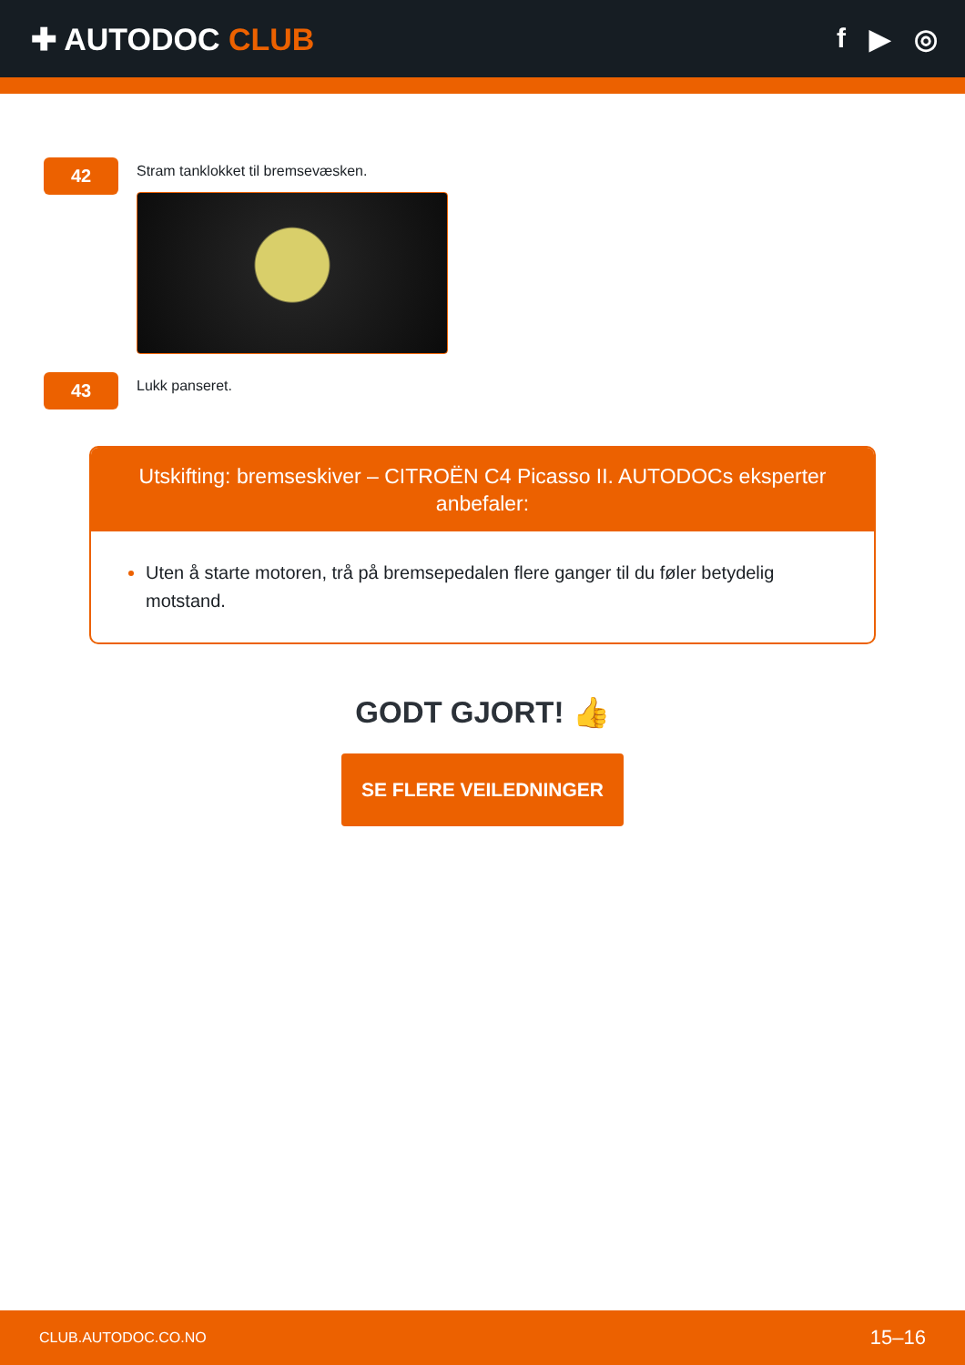✚ AUTODOC CLUB f ▶ ◎
42
Stram tanklokket til bremsevæsken.
43
Lukk panseret.
Utskifting: bremseskiver – CITROËN C4 Picasso II. AUTODOCs eksperter anbefaler:
Uten å starte motoren, trå på bremsepedalen flere ganger til du føler betydelig motstand.
GODT GJORT! 👍
SE FLERE VEILEDNINGER
CLUB.AUTODOC.CO.NO 15–16